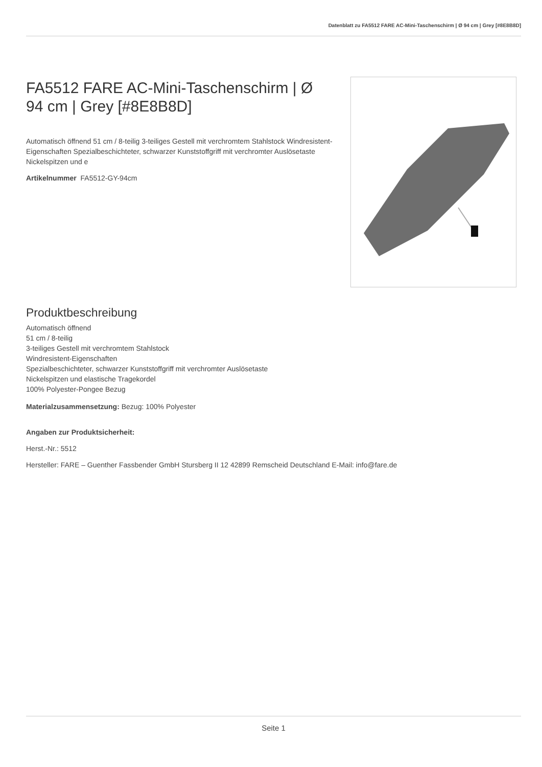Datenblatt zu FA5512 FARE AC-Mini-Taschenschirm | Ø 94 cm | Grey [#8E8B8D]
FA5512 FARE AC-Mini-Taschenschirm | Ø 94 cm | Grey [#8E8B8D]
Automatisch öffnend 51 cm / 8-teilig 3-teiliges Gestell mit verchromtem Stahlstock Windresistent-Eigenschaften Spezialbeschichteter, schwarzer Kunststoffgriff mit verchromter Auslösetaste Nickelspitzen und e
Artikelnummer FA5512-GY-94cm
Produktbeschreibung
Automatisch öffnend
51 cm / 8-teilig
3-teiliges Gestell mit verchromtem Stahlstock
Windresistent-Eigenschaften
Spezialbeschichteter, schwarzer Kunststoffgriff mit verchromter Auslösetaste
Nickelspitzen und elastische Tragekordel
100% Polyester-Pongee Bezug
Materialzusammensetzung: Bezug: 100% Polyester
Angaben zur Produktsicherheit:
Herst.-Nr.: 5512
Hersteller: FARE – Guenther Fassbender GmbH Stursberg II 12 42899 Remscheid Deutschland E-Mail: info@fare.de
Seite 1